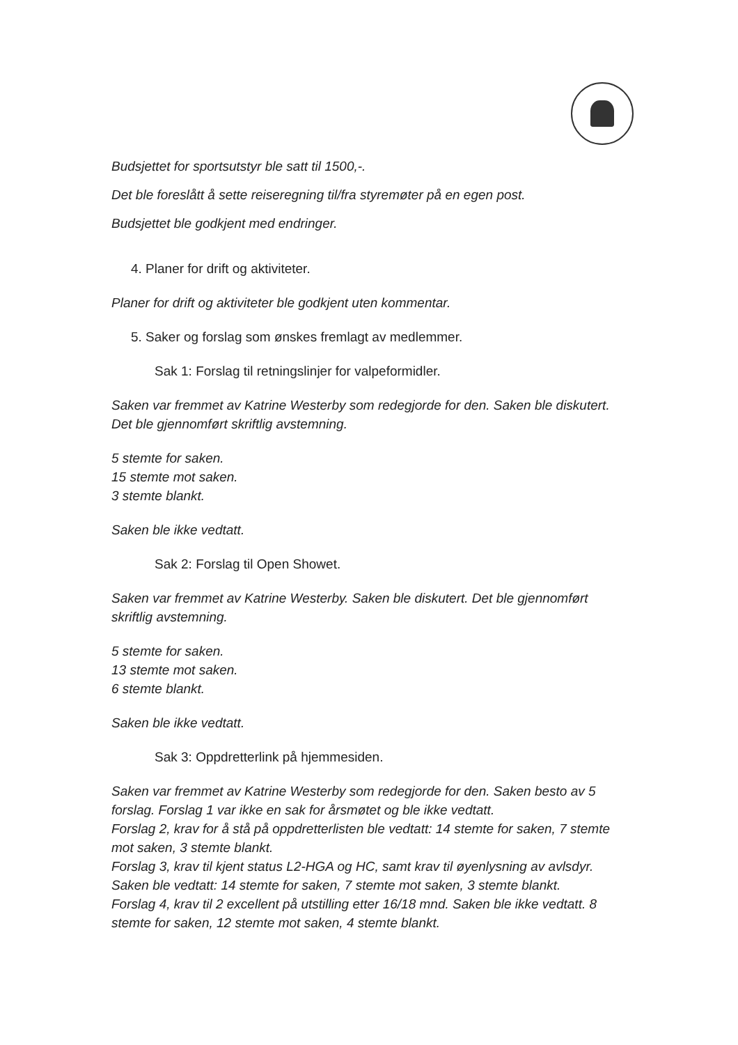Budsjettet for sportsutstyr ble satt til 1500,-.
Det ble foreslått å sette reiseregning til/fra styremøter på en egen post.
Budsjettet ble godkjent med endringer.
4. Planer for drift og aktiviteter.
Planer for drift og aktiviteter ble godkjent uten kommentar.
5. Saker og forslag som ønskes fremlagt av medlemmer.
Sak 1: Forslag til retningslinjer for valpeformidler.
Saken var fremmet av Katrine Westerby som redegjorde for den. Saken ble diskutert. Det ble gjennomført skriftlig avstemning.
5 stemte for saken.
15 stemte mot saken.
3 stemte blankt.
Saken ble ikke vedtatt.
Sak 2: Forslag til Open Showet.
Saken var fremmet av Katrine Westerby. Saken ble diskutert. Det ble gjennomført skriftlig avstemning.
5 stemte for saken.
13 stemte mot saken.
6 stemte blankt.
Saken ble ikke vedtatt.
Sak 3: Oppdretterlink på hjemmesiden.
Saken var fremmet av Katrine Westerby som redegjorde for den. Saken besto av 5 forslag. Forslag 1 var ikke en sak for årsmøtet og ble ikke vedtatt.
Forslag 2, krav for å stå på oppdretterlisten ble vedtatt: 14 stemte for saken, 7 stemte mot saken, 3 stemte blankt.
Forslag 3, krav til kjent status L2-HGA og HC, samt krav til øyenlysning av avlsdyr. Saken ble vedtatt: 14 stemte for saken, 7 stemte mot saken, 3 stemte blankt.
Forslag 4, krav til 2 excellent på utstilling etter 16/18 mnd. Saken ble ikke vedtatt. 8 stemte for saken, 12 stemte mot saken, 4 stemte blankt.